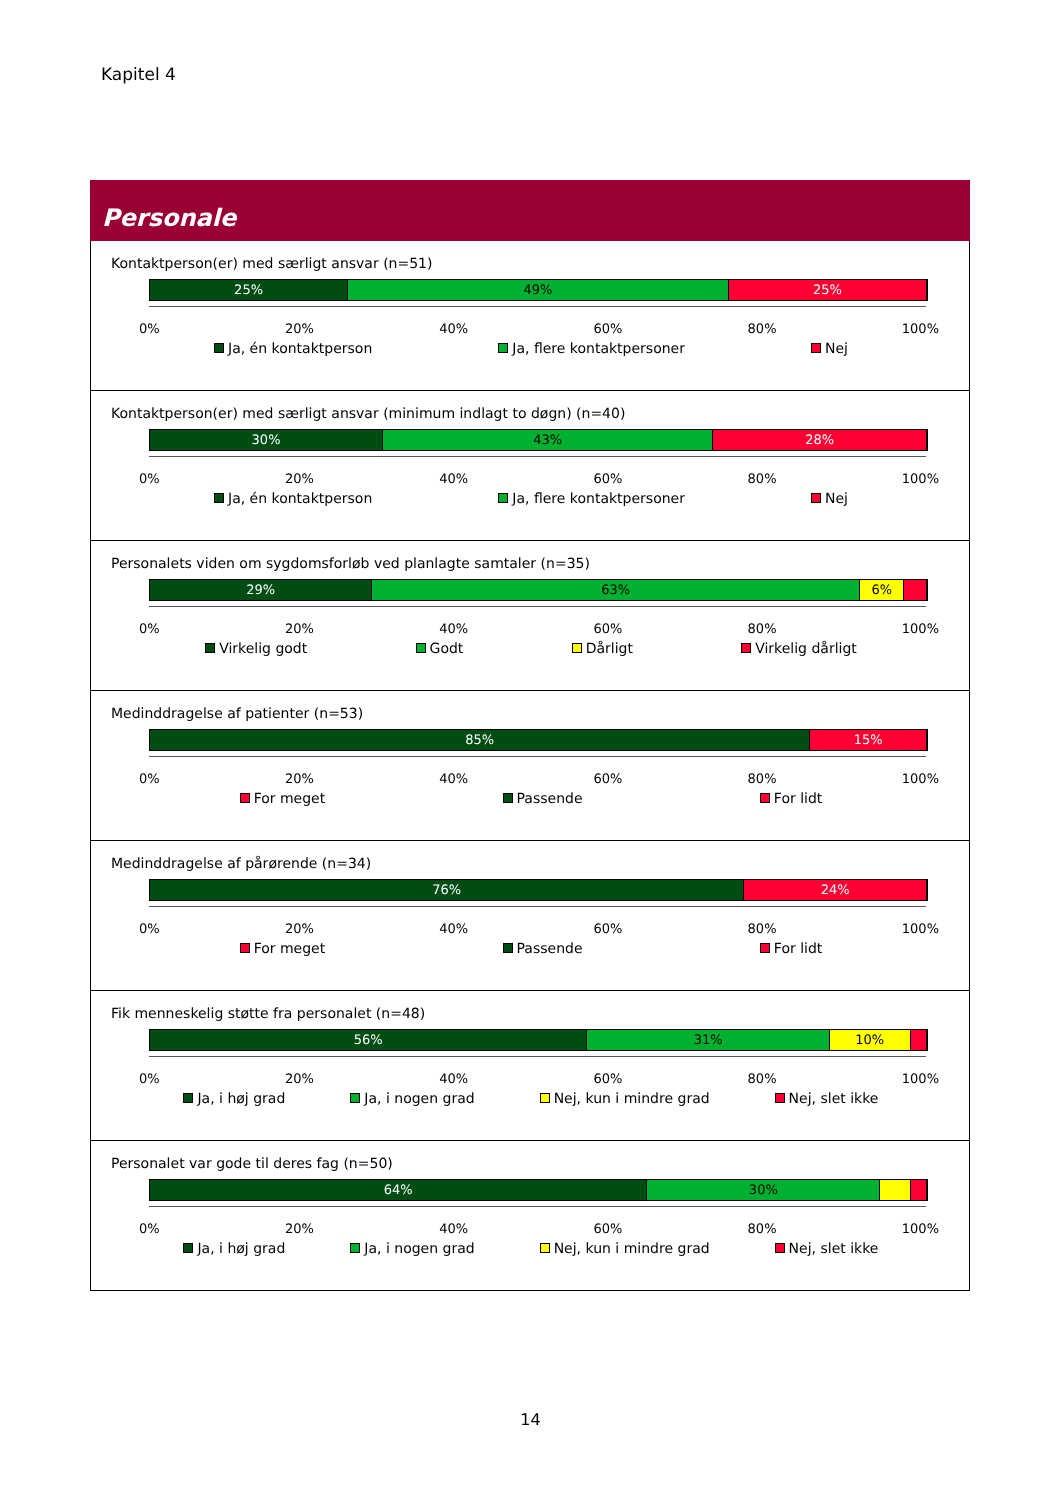Kapitel 4
Personale
Kontaktperson(er) med særligt ansvar (n=51)
25% 49% 25%
0% 20% 40% 60% 80% 100%
Ja, én kontaktperson Ja, flere kontaktpersoner Nej
Kontaktperson(er) med særligt ansvar (minimum indlagt to døgn) (n=40)
30% 43% 28%
0% 20% 40% 60% 80% 100%
Ja, én kontaktperson Ja, flere kontaktpersoner Nej
Personalets viden om sygdomsforløb ved planlagte samtaler (n=35)
29% 63% 6%
0% 20% 40% 60% 80% 100%
Virkelig godt Godt Dårligt Virkelig dårligt
Medinddragelse af patienter (n=53)
85% 15%
0% 20% 40% 60% 80% 100%
For meget Passende For lidt
Medinddragelse af pårørende (n=34)
76% 24%
0% 20% 40% 60% 80% 100%
For meget Passende For lidt
Fik menneskelig støtte fra personalet (n=48)
56% 31% 10%
0% 20% 40% 60% 80% 100%
Ja, i høj grad Ja, i nogen grad Nej, kun i mindre grad Nej, slet ikke
Personalet var gode til deres fag (n=50)
64% 30%
0% 20% 40% 60% 80% 100%
Ja, i høj grad Ja, i nogen grad Nej, kun i mindre grad Nej, slet ikke
14